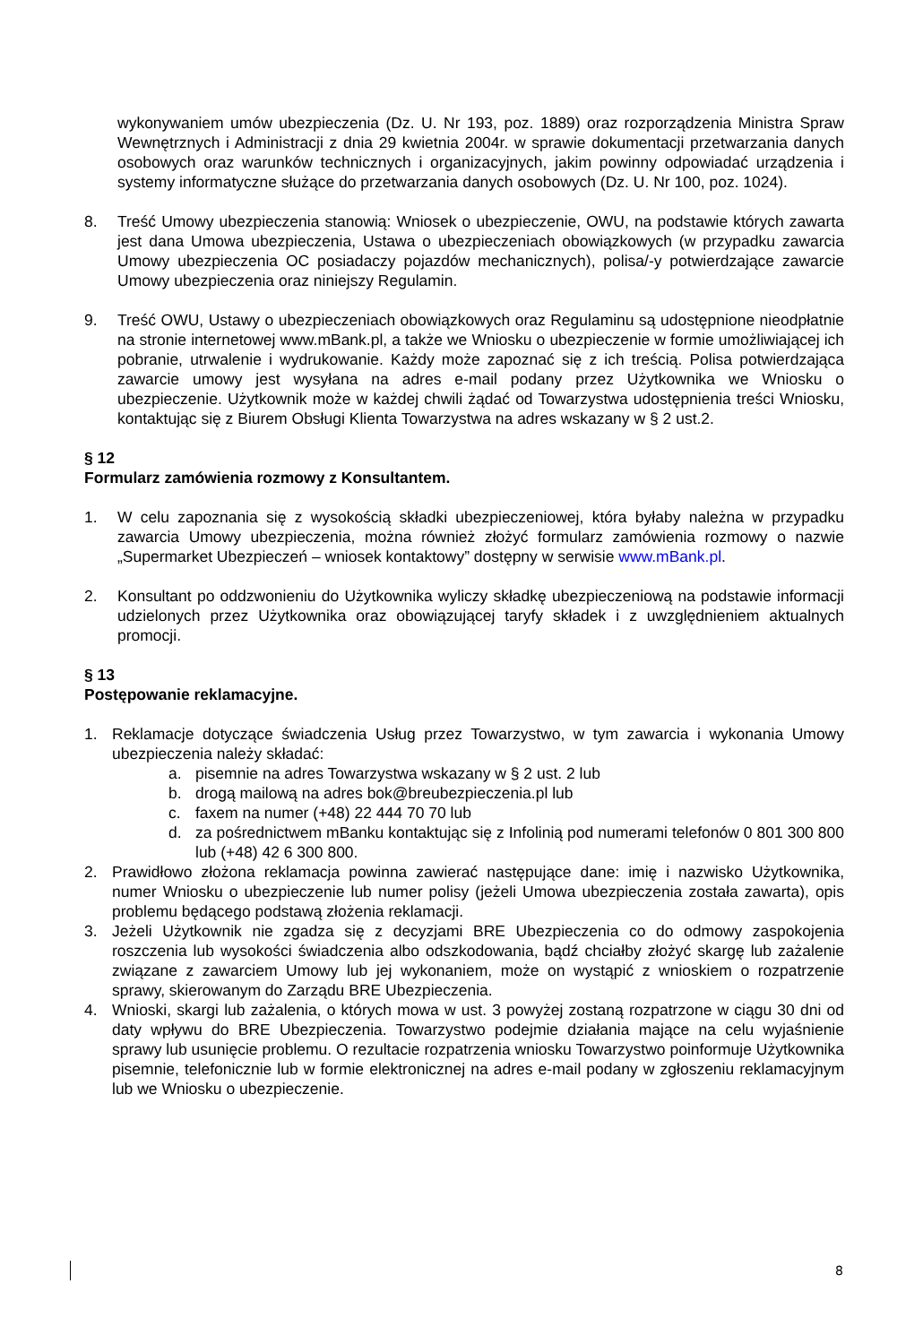wykonywaniem umów ubezpieczenia (Dz. U. Nr 193, poz. 1889) oraz rozporządzenia Ministra Spraw Wewnętrznych i Administracji z dnia 29 kwietnia 2004r. w sprawie dokumentacji przetwarzania danych osobowych oraz warunków technicznych i organizacyjnych, jakim powinny odpowiadać urządzenia i systemy informatyczne służące do przetwarzania danych osobowych (Dz. U. Nr 100, poz. 1024).
8. Treść Umowy ubezpieczenia stanowią: Wniosek o ubezpieczenie, OWU, na podstawie których zawarta jest dana Umowa ubezpieczenia, Ustawa o ubezpieczeniach obowiązkowych (w przypadku zawarcia Umowy ubezpieczenia OC posiadaczy pojazdów mechanicznych), polisa/-y potwierdzające zawarcie Umowy ubezpieczenia oraz niniejszy Regulamin.
9. Treść OWU, Ustawy o ubezpieczeniach obowiązkowych oraz Regulaminu są udostępnione nieodpłatnie na stronie internetowej www.mBank.pl, a także we Wniosku o ubezpieczenie w formie umożliwiającej ich pobranie, utrwalenie i wydrukowanie. Każdy może zapoznać się z ich treścią. Polisa potwierdzająca zawarcie umowy jest wysyłana na adres e-mail podany przez Użytkownika we Wniosku o ubezpieczenie. Użytkownik może w każdej chwili żądać od Towarzystwa udostępnienia treści Wniosku, kontaktując się z Biurem Obsługi Klienta Towarzystwa na adres wskazany w § 2 ust.2.
§ 12
Formularz zamówienia rozmowy z Konsultantem.
1. W celu zapoznania się z wysokością składki ubezpieczeniowej, która byłaby należna w przypadku zawarcia Umowy ubezpieczenia, można również złożyć formularz zamówienia rozmowy o nazwie „Supermarket Ubezpieczeń – wniosek kontaktowy” dostępny w serwisie www.mBank.pl.
2. Konsultant po oddzwonieniu do Użytkownika wyliczy składkę ubezpieczeniową na podstawie informacji udzielonych przez Użytkownika oraz obowiązującej taryfy składek i z uwzględnieniem aktualnych promocji.
§ 13
Postępowanie reklamacyjne.
1. Reklamacje dotyczące świadczenia Usług przez Towarzystwo, w tym zawarcia i wykonania Umowy ubezpieczenia należy składać:
a. pisemnie na adres Towarzystwa wskazany w § 2 ust. 2 lub
b. drogą mailową na adres bok@breubezpieczenia.pl lub
c. faxem na numer (+48) 22 444 70 70 lub
d. za pośrednictwem mBanku kontaktując się z Infolinią pod numerami telefonów 0 801 300 800 lub (+48) 42 6 300 800.
2. Prawidłowo złożona reklamacja powinna zawierać następujące dane: imię i nazwisko Użytkownika, numer Wniosku o ubezpieczenie lub numer polisy (jeżeli Umowa ubezpieczenia została zawarta), opis problemu będącego podstawą złożenia reklamacji.
3. Jeżeli Użytkownik nie zgadza się z decyzjami BRE Ubezpieczenia co do odmowy zaspokojenia roszczenia lub wysokości świadczenia albo odszkodowania, bądź chciałby złożyć skargę lub zażalenie związane z zawarciem Umowy lub jej wykonaniem, może on wystąpić z wnioskiem o rozpatrzenie sprawy, skierowanym do Zarządu BRE Ubezpieczenia.
4. Wnioski, skargi lub zażalenia, o których mowa w ust. 3 powyżej zostaną rozpatrzone w ciągu 30 dni od daty wpływu do BRE Ubezpieczenia. Towarzystwo podejmie działania mające na celu wyjaśnienie sprawy lub usunięcie problemu. O rezultacie rozpatrzenia wniosku Towarzystwo poinformuje Użytkownika pisemnie, telefonicznie lub w formie elektronicznej na adres e-mail podany w zgłoszeniu reklamacyjnym lub we Wniosku o ubezpieczenie.
8